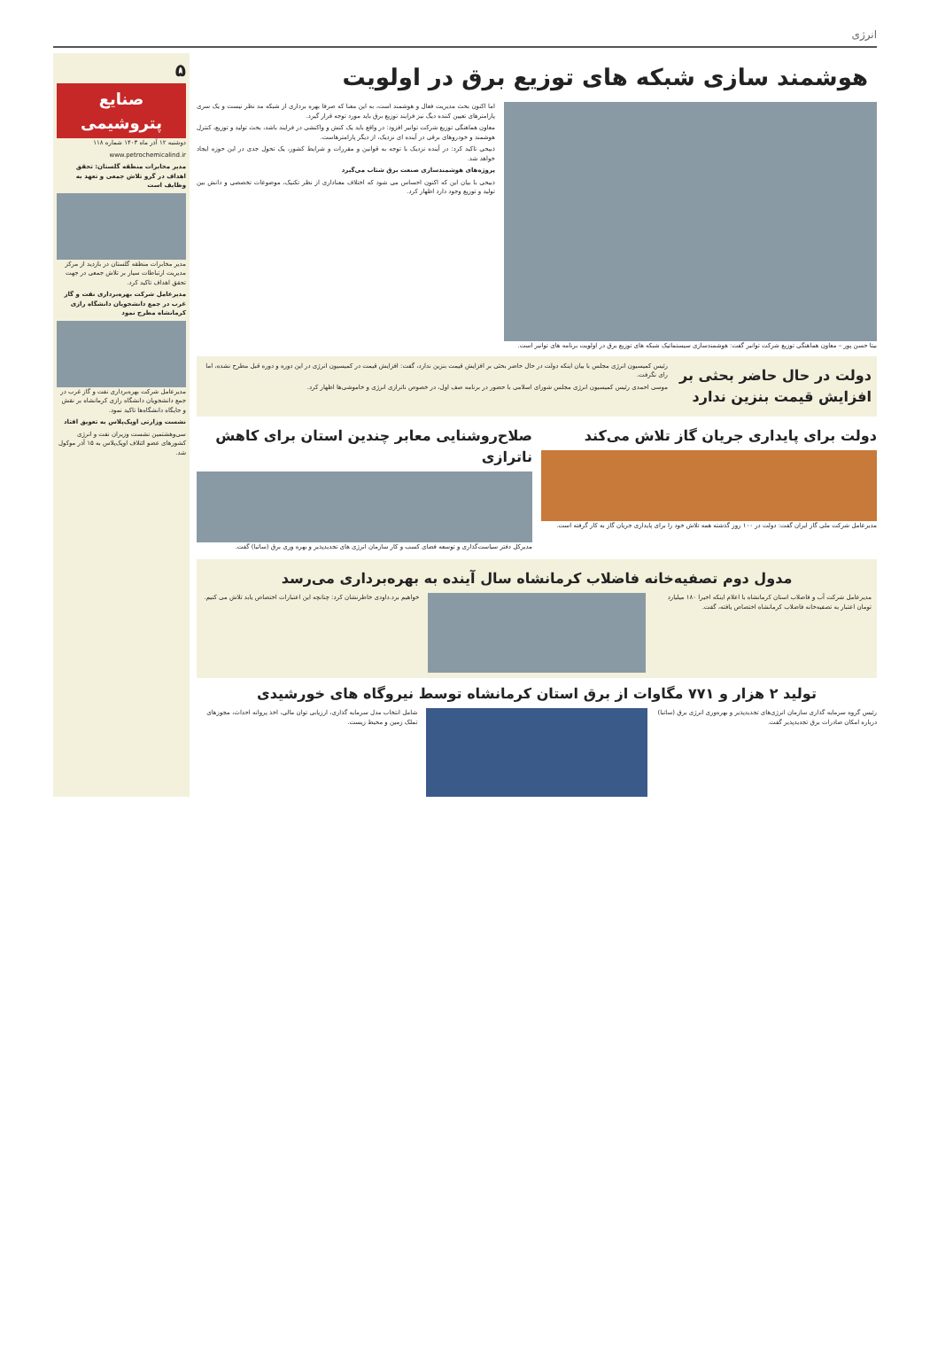انرژی
هوشمند سازی شبکه های توزیع برق در اولویت
اما اکنون بحث مدیریت فعال و هوشمند است، به این معنا که صرفا بهره برداری از شبکه مد نظر نیست و یک سری پارامترهای تعیین کننده دیگ نیز فرایند توزیع برق باید مورد توجه قرار گیرد.
معاون هماهنگی توزیع شرکت توانیر افزود: در واقع باید یک کنش و واکنشی در فرایند باشد، بحث تولید و توزیع، کنترل هوشمند و خودروهای برقی در آینده ای نزدیک، از دیگر پارامترهاست.
ذبیحی تاکید کرد: در آینده نزدیک با توجه به قوانین و مقررات و شرایط کشور، یک تحول جدی در این حوزه ایجاد خواهد شد.
پروژه‌های هوشمندسازی صنعت برق شتاب می‌گیرد
ذبیحی با بیان این که اکنون احساس می شود که اختلاف معناداری از نظر تکنیک، موضوعات تخصصی و دانش بین تولید و توزیع وجود دارد اظهار کرد.
بیتا حسن پور – معاون هماهنگی توزیع شرکت توانیر گفت: هوشمندسازی سیستماتیک شبکه های توزیع برق در اولویت برنامه های توانیر است.
دولت در حال حاضر بحثی بر افزایش قیمت بنزین ندارد
رئیس کمیسیون انرژی مجلس با بیان اینکه دولت در حال حاضر بحثی بر افزایش قیمت بنزین ندارد، گفت: افزایش قیمت در کمیسیون انرژی در این دوره و دوره قبل مطرح نشده، اما رای نگرفت.
موسی احمدی رئیس کمیسیون انرژی مجلس شورای اسلامی با حضور در برنامه صف اول، در خصوص ناترازی انرژی و خاموشی‌ها اظهار کرد.
دولت برای پایداری جریان گاز تلاش می‌کند
مدیرعامل شرکت ملی گاز ایران گفت: دولت در ۱۰۰ روز گذشته همه تلاش خود را برای پایداری جریان گاز به کار گرفته است.
صلاح‌روشنایی معابر چندین استان برای کاهش ناترازی
مدیرکل دفتر سیاست‌گذاری و توسعه فضای کسب و کار سازمان انرژی های تجدیدپذیر و بهره وری برق (ساتبا) گفت.
مدول دوم تصفیه‌خانه فاضلاب کرمانشاه سال آینده به بهره‌برداری می‌رسد
مدیرعامل شرکت آب و فاضلاب استان کرمانشاه با اعلام اینکه اخیرا ۱۸۰ میلیارد تومان اعتبار به تصفیه‌خانه فاضلاب کرمانشاه اختصاص یافته، گفت.
خواهیم برد.داودی خاطرنشان کرد: چنانچه این اعتبارات اختصاص یابد تلاش می کنیم.
تولید ۲ هزار و ۷۷۱ مگاوات از برق استان کرمانشاه توسط نیروگاه های خورشیدی
رئیس گروه سرمایه گذاری سازمان انرژی‌های تجدیدپذیر و بهره‌وری انرژی برق (ساتبا) درباره امکان صادرات برق تجدیدپذیر گفت.
شامل انتخاب مدل سرمایه گذاری، ارزیابی توان مالی، اخذ پروانه احداث، مجوزهای تملک زمین و محیط زیست.
۵
صنایع پتروشیمی
دوشنبه ۱۲ آذر ماه ۱۴۰۳ شماره ۱۱۸
www.petrochemicalind.ir
مدیر مخابرات منطقه گلستان: تحقق اهداف در گرو تلاش جمعی و تعهد به وظایف است
مدیر مخابرات منطقه گلستان در بازدید از مرکز مدیریت ارتباطات سیار بر تلاش جمعی در جهت تحقق اهداف تاکید کرد.
مدیرعامل شرکت بهره‌برداری نفت و گاز غرب در جمع دانشجویان دانشگاه رازی کرمانشاه مطرح نمود
مدیرعامل شرکت بهره‌برداری نفت و گاز غرب در جمع دانشجویان دانشگاه رازی کرمانشاه بر نقش و جایگاه دانشگاه‌ها تاکید نمود.
نشست وزارتی اوپک‌پلاس به تعویق افتاد
سی‌وهشتمین نشست وزیران نفت و انرژی کشورهای عضو ائتلاف اوپک‌پلاس به ۱۵ آذر موکول شد.